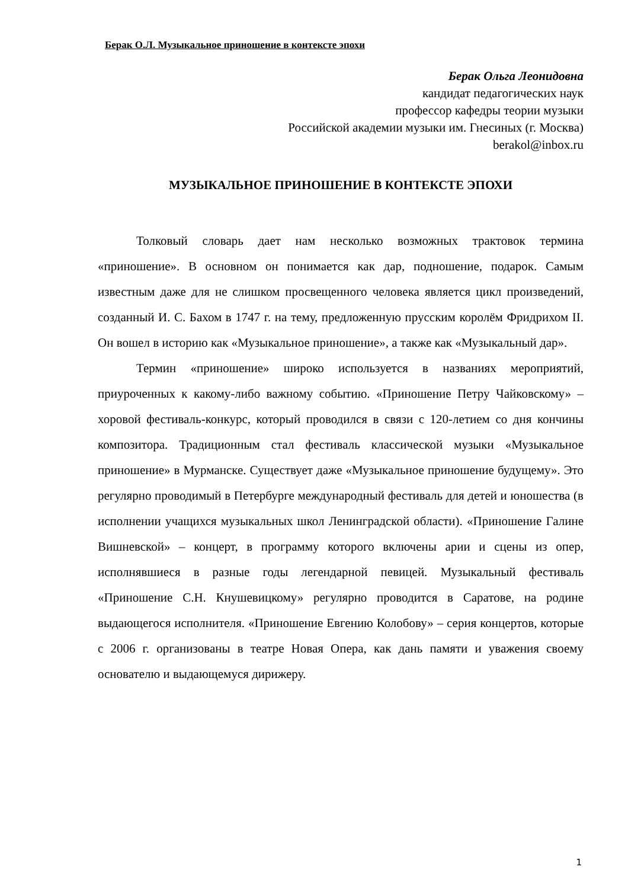Берак О.Л. Музыкальное приношение в контексте эпохи
Берак Ольга Леонидовна
кандидат педагогических наук
профессор кафедры теории музыки
Российской академии музыки им. Гнесиных (г. Москва)
berakol@inbox.ru
МУЗЫКАЛЬНОЕ ПРИНОШЕНИЕ В КОНТЕКСТЕ ЭПОХИ
Толковый словарь дает нам несколько возможных трактовок термина «приношение». В основном он понимается как дар, подношение, подарок. Самым известным даже для не слишком просвещенного человека является цикл произведений, созданный И. С. Бахом в 1747 г. на тему, предложенную прусским королём Фридрихом II. Он вошел в историю как «Музыкальное приношение», а также как «Музыкальный дар».
Термин «приношение» широко используется в названиях мероприятий, приуроченных к какому-либо важному событию. «Приношение Петру Чайковскому» – хоровой фестиваль-конкурс, который проводился в связи с 120-летием со дня кончины композитора. Традиционным стал фестиваль классической музыки «Музыкальное приношение» в Мурманске. Существует даже «Музыкальное приношение будущему». Это регулярно проводимый в Петербурге международный фестиваль для детей и юношества (в исполнении учащихся музыкальных школ Ленинградской области). «Приношение Галине Вишневской» – концерт, в программу которого включены арии и сцены из опер, исполнявшиеся в разные годы легендарной певицей. Музыкальный фестиваль «Приношение С.Н. Кнушевицкому» регулярно проводится в Саратове, на родине выдающегося исполнителя. «Приношение Евгению Колобову» – серия концертов, которые с 2006 г. организованы в театре Новая Опера, как дань памяти и уважения своему основателю и выдающемуся дирижеру.
1